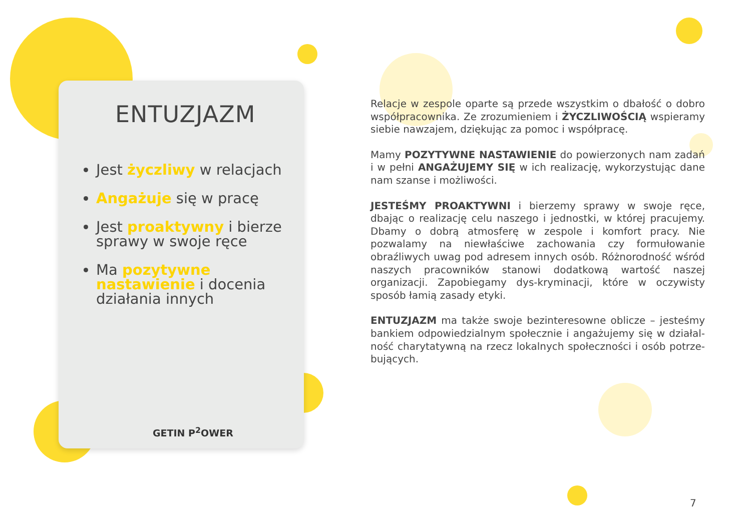ENTUZJAZM
Jest życzliwy w relacjach
Angażuje się w pracę
Jest proaktywny i bierze sprawy w swoje ręce
Ma pozytywne nastawienie i docenia działania innych
GETIN P<sup>2</sup>OWER
Relacje w zespole oparte są przede wszystkim o dbałość o dobro współpracownika. Ze zrozumieniem i ŻYCZLIWOŚCIĄ wspieramy siebie nawzajem, dziękując za pomoc i współpracę.
Mamy POZYTYWNE NASTAWIENIE do powierzonych nam zadań i w pełni ANGAŻUJEMY SIĘ w ich realizację, wykorzystując dane nam szanse i możliwości.
JESTEŚMY PROAKTYWNI i bierzemy sprawy w swoje ręce, dbając o realizację celu naszego i jednostki, w której pracujemy. Dbamy o dobrą atmosferę w zespole i komfort pracy. Nie pozwalamy na niewłaściwe zachowania czy formułowanie obraźliwych uwag pod adresem innych osób. Różnorodność wśród naszych pracowników stanowi dodatkową wartość naszej organizacji. Zapobiegamy dys-kryminacji, które w oczywisty sposób łamią zasady etyki.
ENTUZJAZM ma także swoje bezinteresowne oblicze – jesteśmy bankiem odpowiedzialnym społecznie i angażujemy się w działal-ność charytatywną na rzecz lokalnych społeczności i osób potrze-bujących.
7